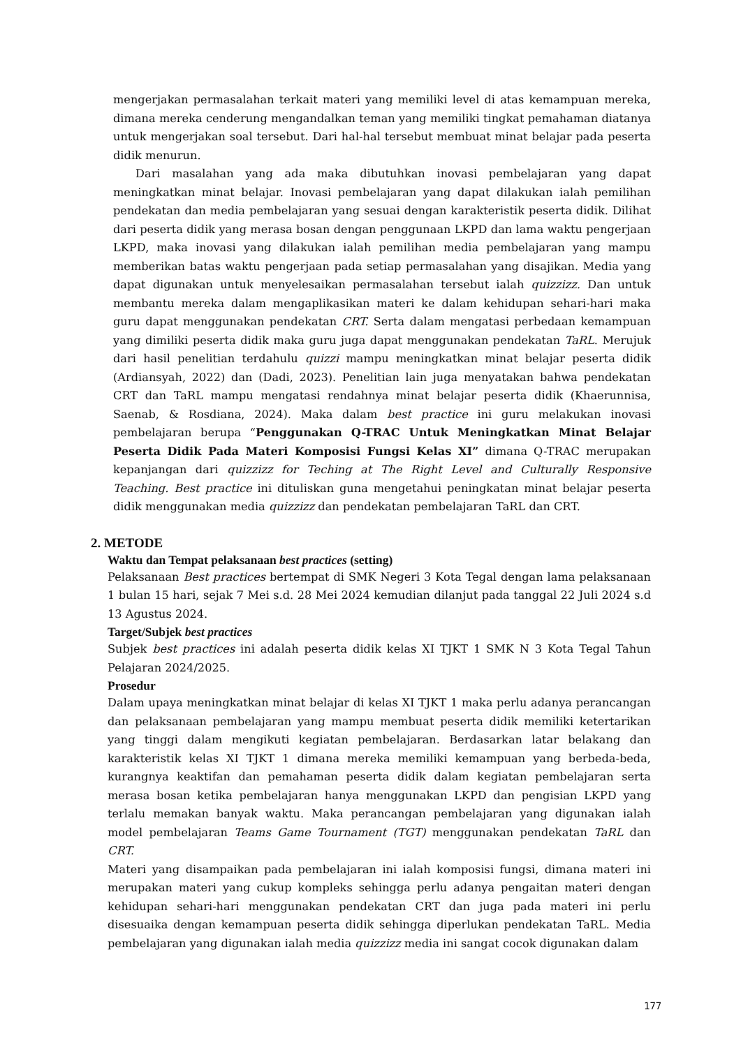mengerjakan permasalahan terkait materi yang memiliki level di atas kemampuan mereka, dimana mereka cenderung mengandalkan teman yang memiliki tingkat pemahaman diatanya untuk mengerjakan soal tersebut. Dari hal-hal tersebut membuat minat belajar pada peserta didik menurun.
Dari masalahan yang ada maka dibutuhkan inovasi pembelajaran yang dapat meningkatkan minat belajar. Inovasi pembelajaran yang dapat dilakukan ialah pemilihan pendekatan dan media pembelajaran yang sesuai dengan karakteristik peserta didik. Dilihat dari peserta didik yang merasa bosan dengan penggunaan LKPD dan lama waktu pengerjaan LKPD, maka inovasi yang dilakukan ialah pemilihan media pembelajaran yang mampu memberikan batas waktu pengerjaan pada setiap permasalahan yang disajikan. Media yang dapat digunakan untuk menyelesaikan permasalahan tersebut ialah quizzizz. Dan untuk membantu mereka dalam mengaplikasikan materi ke dalam kehidupan sehari-hari maka guru dapat menggunakan pendekatan CRT. Serta dalam mengatasi perbedaan kemampuan yang dimiliki peserta didik maka guru juga dapat menggunakan pendekatan TaRL. Merujuk dari hasil penelitian terdahulu quizzi mampu meningkatkan minat belajar peserta didik (Ardiansyah, 2022) dan (Dadi, 2023). Penelitian lain juga menyatakan bahwa pendekatan CRT dan TaRL mampu mengatasi rendahnya minat belajar peserta didik (Khaerunnisa, Saenab, & Rosdiana, 2024). Maka dalam best practice ini guru melakukan inovasi pembelajaran berupa “Penggunakan Q-TRAC Untuk Meningkatkan Minat Belajar Peserta Didik Pada Materi Komposisi Fungsi Kelas XI” dimana Q-TRAC merupakan kepanjangan dari quizzizz for Teching at The Right Level and Culturally Responsive Teaching. Best practice ini dituliskan guna mengetahui peningkatan minat belajar peserta didik menggunakan media quizzizz dan pendekatan pembelajaran TaRL dan CRT.
2. METODE
Waktu dan Tempat pelaksanaan best practices (setting)
Pelaksanaan Best practices bertempat di SMK Negeri 3 Kota Tegal dengan lama pelaksanaan 1 bulan 15 hari, sejak 7 Mei s.d. 28 Mei 2024 kemudian dilanjut pada tanggal 22 Juli 2024 s.d 13 Agustus 2024.
Target/Subjek best practices
Subjek best practices ini adalah peserta didik kelas XI TJKT 1 SMK N 3 Kota Tegal Tahun Pelajaran 2024/2025.
Prosedur
Dalam upaya meningkatkan minat belajar di kelas XI TJKT 1 maka perlu adanya perancangan dan pelaksanaan pembelajaran yang mampu membuat peserta didik memiliki ketertarikan yang tinggi dalam mengikuti kegiatan pembelajaran. Berdasarkan latar belakang dan karakteristik kelas XI TJKT 1 dimana mereka memiliki kemampuan yang berbeda-beda, kurangnya keaktifan dan pemahaman peserta didik dalam kegiatan pembelajaran serta merasa bosan ketika pembelajaran hanya menggunakan LKPD dan pengisian LKPD yang terlalu memakan banyak waktu. Maka perancangan pembelajaran yang digunakan ialah model pembelajaran Teams Game Tournament (TGT) menggunakan pendekatan TaRL dan CRT.
Materi yang disampaikan pada pembelajaran ini ialah komposisi fungsi, dimana materi ini merupakan materi yang cukup kompleks sehingga perlu adanya pengaitan materi dengan kehidupan sehari-hari menggunakan pendekatan CRT dan juga pada materi ini perlu disesuaika dengan kemampuan peserta didik sehingga diperlukan pendekatan TaRL. Media pembelajaran yang digunakan ialah media quizzizz media ini sangat cocok digunakan dalam
177